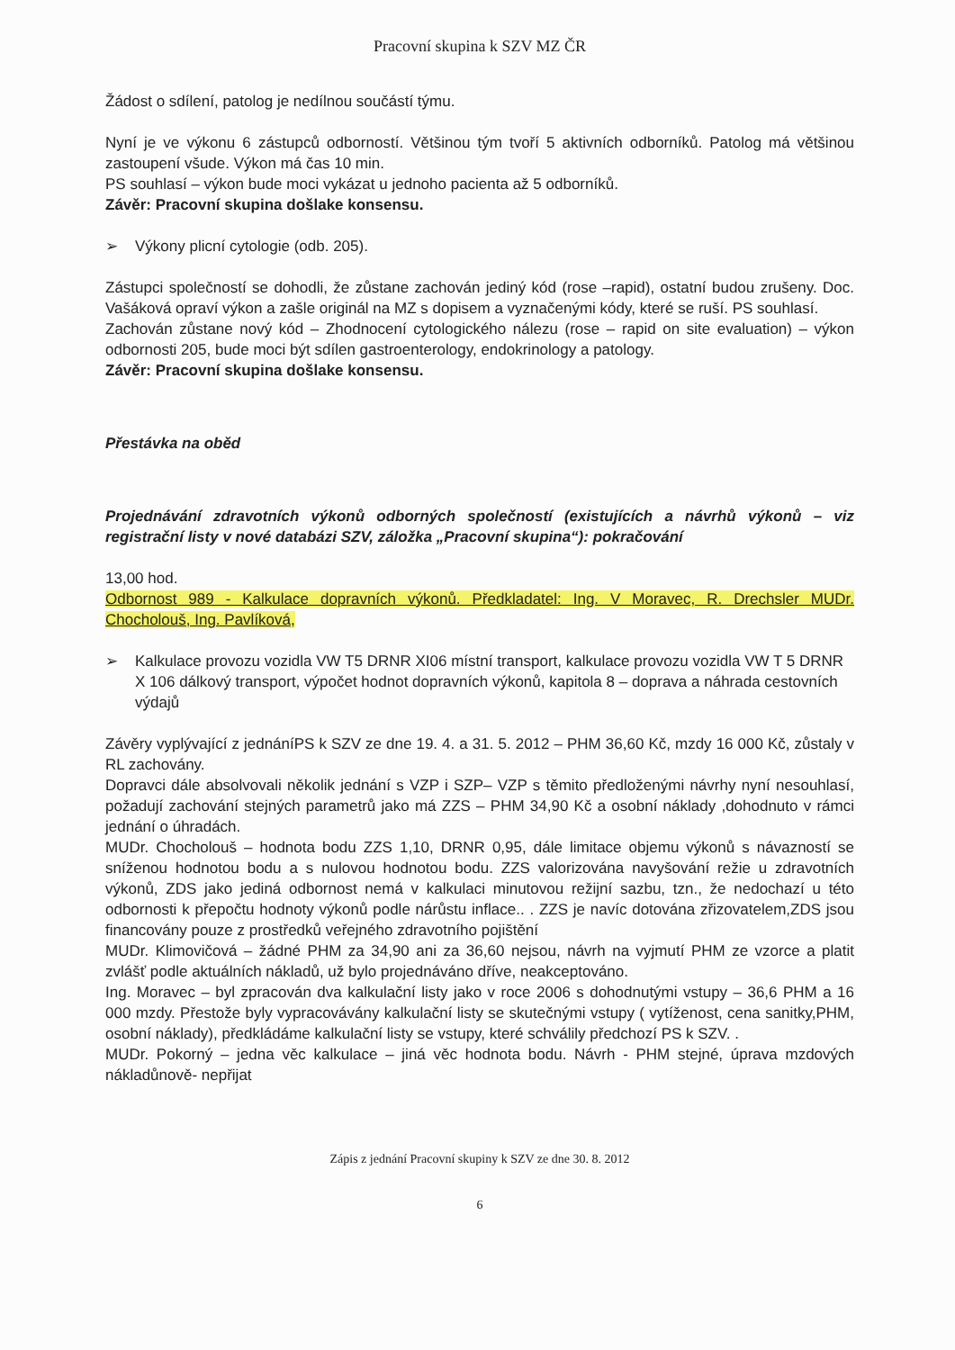Pracovní skupina k SZV MZ ČR
Žádost o sdílení, patolog je nedílnou součástí týmu.
Nyní je ve výkonu 6 zástupců odborností. Většinou tým tvoří 5 aktivních odborníků. Patolog má většinou zastoupení všude. Výkon má čas 10 min.
PS souhlasí – výkon bude moci vykázat u jednoho pacienta až 5 odborníků.
Závěr: Pracovní skupina došlake konsensu.
➢ Výkony plicní cytologie (odb. 205).
Zástupci společností se dohodli, že zůstane zachován jediný kód (rose –rapid), ostatní budou zrušeny. Doc. Vašáková opraví výkon a zašle originál na MZ s dopisem a vyznačenými kódy, které se ruší. PS souhlasí.
Zachován zůstane nový kód – Zhodnocení cytologického nálezu (rose – rapid on site evaluation) – výkon odbornosti 205, bude moci být sdílen gastroenterology, endokrinology a patology.
Závěr: Pracovní skupina došlake konsensu.
Přestávka na oběd
Projednávání zdravotních výkonů odborných společností (existujících a návrhů výkonů – viz registrační listy v nové databázi SZV, záložka „Pracovní skupina“): pokračování
13,00 hod.
Odbornost 989 - Kalkulace dopravních výkonů. Předkladatel: Ing. V Moravec, R. Drechsler MUDr. Chocholouš, Ing. Pavlíková,
➢ Kalkulace provozu vozidla VW T5 DRNR XI06 místní transport, kalkulace provozu vozidla VW T 5 DRNR X 106 dálkový transport, výpočet hodnot dopravních výkonů, kapitola 8 – doprava a náhrada cestovních výdajů
Závěry vyplývající z jednáníPS k SZV ze dne 19. 4. a 31. 5. 2012 – PHM 36,60 Kč, mzdy 16 000 Kč, zůstaly v RL zachovány.
Dopravci dále absolvovali několik jednání s VZP i SZP– VZP s těmito předloženými návrhy nyní nesouhlasí, požadují zachování stejných parametrů jako má ZZS – PHM 34,90 Kč a osobní náklady ,dohodnuto v rámci jednání o úhradách.
MUDr. Chocholouš – hodnota bodu ZZS 1,10, DRNR 0,95, dále limitace objemu výkonů s návazností se sníženou hodnotou bodu a s nulovou hodnotou bodu. ZZS valorizována navyšování režie u zdravotních výkonů, ZDS jako jediná odbornost nemá v kalkulaci minutovou režijní sazbu, tzn., že nedochazí u této odbornosti k přepočtu hodnoty výkonů podle nárůstu inflace.. . ZZS je navíc dotována zřizovatelem,ZDS jsou financovány pouze z prostředků veřejného zdravotního pojištění
MUDr. Klimovičová – žádné PHM za 34,90 ani za 36,60 nejsou, návrh na vyjmutí PHM ze vzorce a platit zvlášť podle aktuálních nákladů, už bylo projednáváno dříve, neakceptováno.
Ing. Moravec – byl zpracován dva kalkulační listy jako v roce 2006 s dohodnutými vstupy – 36,6 PHM a 16 000 mzdy. Přestože byly vypracovávány kalkulační listy se skutečnými vstupy ( vytíženost, cena sanitky,PHM, osobní náklady), předkládáme kalkulační listy se vstupy, které schválily předchozí PS k SZV. .
MUDr. Pokorný – jedna věc kalkulace – jiná věc hodnota bodu. Návrh - PHM stejné, úprava mzdových nákladůnově- nepřijat
Zápis z jednání Pracovní skupiny k SZV ze dne 30. 8. 2012
6